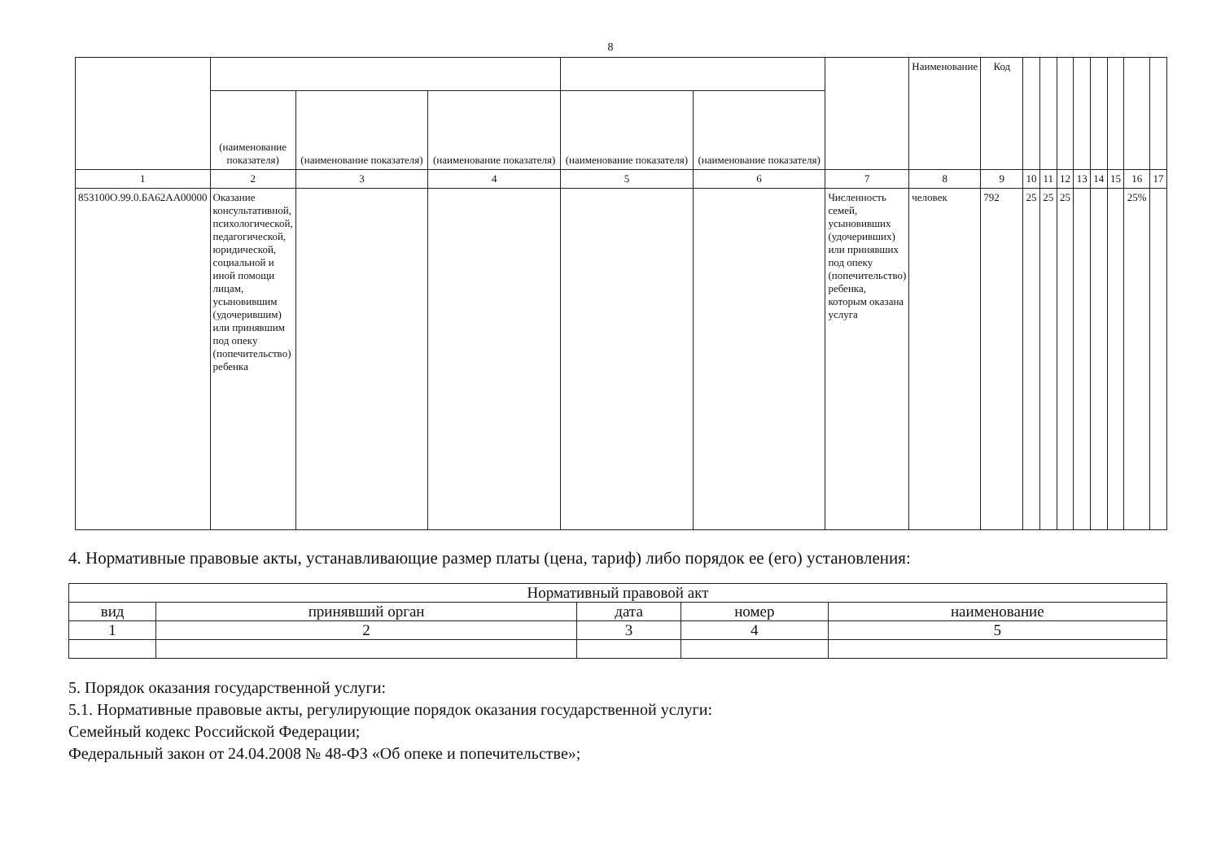8
| | | | | | | | Наименование | Код | | | | | | | | |
| | (наименование показателя) | (наименование показателя) | (наименование показателя) | (наименование показателя) | (наименование показателя) | | | | | | | | | | | |
| 1 | 2 | 3 | 4 | 5 | 6 | 7 | 8 | 9 | 10 | 11 | 12 | 13 | 14 | 15 | 16 | 17 |
| 853100О.99.0.БА62АА00000 | Оказание консультативной, психологической, педагогической, юридической, социальной и иной помощи лицам, усыновившим (удочерившим) или принявшим под опеку (попечительство) ребенка | | | | | Численность семей, усыновивших (удочеривших) или принявших под опеку (попечительство) ребенка, которым оказана услуга | человек | 792 | 25 | 25 | 25 | | | | 25% | |
4. Нормативные правовые акты, устанавливающие размер платы (цена, тариф) либо порядок ее (его) установления:
| Нормативный правовой акт | | | | |
| вид | принявший орган | дата | номер | наименование |
| 1 | 2 | 3 | 4 | 5 |
5. Порядок оказания государственной услуги:
5.1. Нормативные правовые акты, регулирующие порядок оказания государственной услуги:
Семейный кодекс Российской Федерации;
Федеральный закон от 24.04.2008 № 48-ФЗ «Об опеке и попечительстве»;